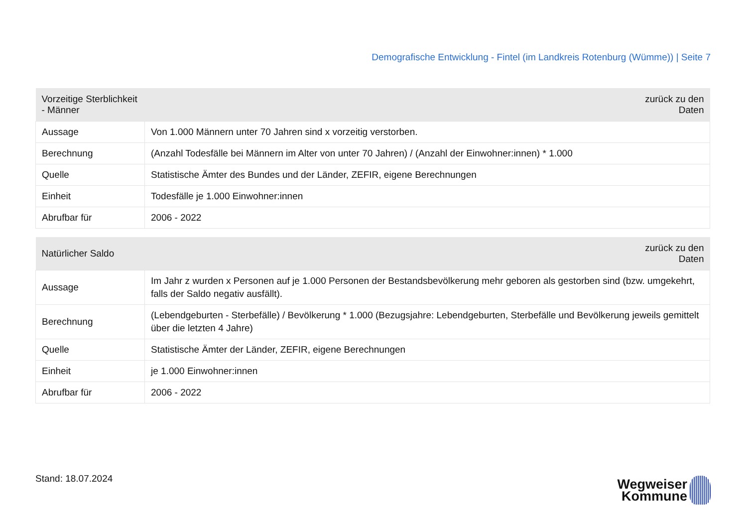Demografische Entwicklung - Fintel (im Landkreis Rotenburg (Wümme)) | Seite 7
| Vorzeitige Sterblichkeit - Männer | zurück zu den Daten |
| --- | --- |
| Aussage | Von 1.000 Männern unter 70 Jahren sind x vorzeitig verstorben. |
| Berechnung | (Anzahl Todesfälle bei Männern im Alter von unter 70 Jahren) / (Anzahl der Einwohner:innen) * 1.000 |
| Quelle | Statistische Ämter des Bundes und der Länder, ZEFIR, eigene Berechnungen |
| Einheit | Todesfälle je 1.000 Einwohner:innen |
| Abrufbar für | 2006 - 2022 |
| Natürlicher Saldo | zurück zu den Daten |
| --- | --- |
| Aussage | Im Jahr z wurden x Personen auf je 1.000 Personen der Bestandsbevölkerung mehr geboren als gestorben sind (bzw. umgekehrt, falls der Saldo negativ ausfällt). |
| Berechnung | (Lebendgeburten - Sterbefälle) / Bevölkerung * 1.000 (Bezugsjahre: Lebendgeburten, Sterbefälle und Bevölkerung jeweils gemittelt über die letzten 4 Jahre) |
| Quelle | Statistische Ämter der Länder, ZEFIR, eigene Berechnungen |
| Einheit | je 1.000 Einwohner:innen |
| Abrufbar für | 2006 - 2022 |
Stand: 18.07.2024
Wegweiser
Kommune